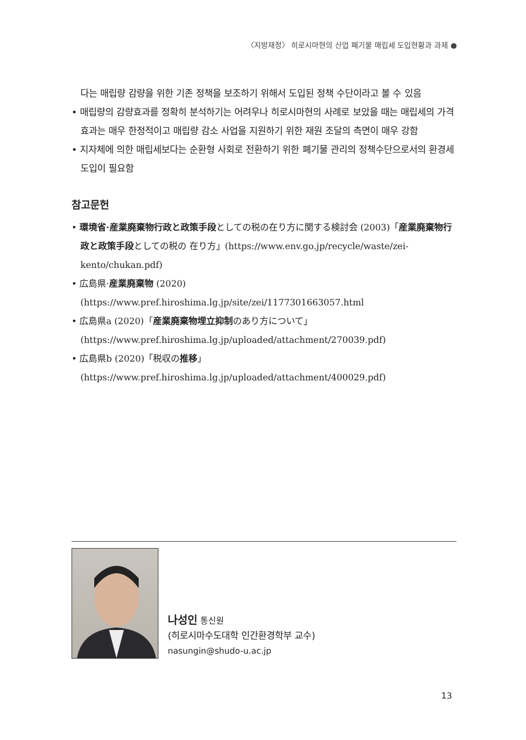〈지방재정〉 히로시마현의 산업 폐기물 매립세 도입현황과 과제 ●
다는 매립량 감량을 위한 기존 정책을 보조하기 위해서 도입된 정책 수단이라고 볼 수 있음
• 매립량의 감량효과를 정확히 분석하기는 어려우나 히로시마현의 사례로 보았을 때는 매립세의 가격효과는 매우 한정적이고 매립량 감소 사업을 지원하기 위한 재원 조달의 측면이 매우 강함
• 지자체에 의한 매립세보다는 순환형 사회로 전환하기 위한 폐기물 관리의 정책수단으로서의 환경세 도입이 필요함
참고문헌
• 環境省·産業廃棄物行政と政策手段としての税の在り方に関する検討会 (2003)「産業廃棄物行政と政策手段としての税の 在り方」(https://www.env.go.jp/recycle/waste/zei-kento/chukan.pdf)
• 広島県·産業廃棄物 (2020) (https://www.pref.hiroshima.lg.jp/site/zei/1177301663057.html
• 広島県a (2020)「産業廃棄物埋立抑制のあり方について」(https://www.pref.hiroshima.lg.jp/uploaded/attachment/270039.pdf)
• 広島県b (2020)「税収の推移」(https://www.pref.hiroshima.lg.jp/uploaded/attachment/400029.pdf)
나성인 통신원
(히로시마수도대학 인간환경학부 교수)
nasungin@shudo-u.ac.jp
13